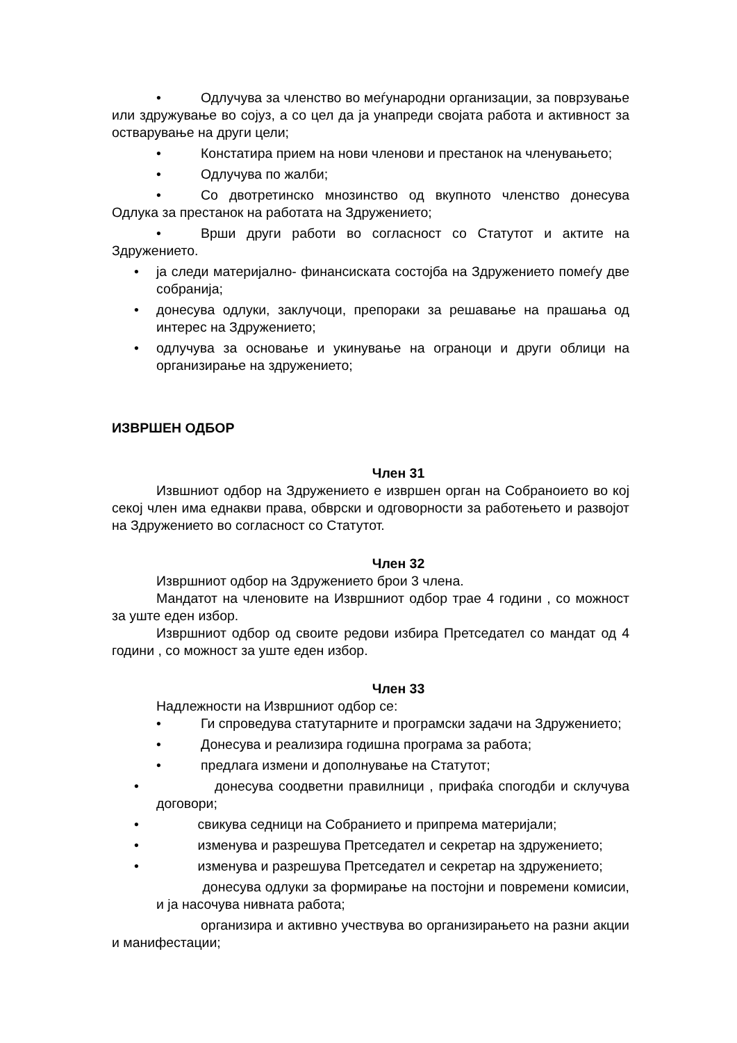• Одлучува за членство во меѓународни организации, за поврзување или здружување во сојуз, а со цел да ја унапреди својата работа и активност за остварување на други цели;
• Констатира прием на нови членови и престанок на членувањето;
• Одлучува по жалби;
• Со двотретинско мнозинство од вкупното членство донесува Одлука за престанок на работата на Здружението;
• Врши други работи во согласност со Статутот и актите на Здружението.
• ја следи материјално- финансиската состојба на Здружението помеѓу две собранија;
• донесува одлуки, заклучоци, препораки за решавање на прашања од интерес на Здружението;
• одлучува за основање и укинување на ограноци и други облици на организирање на здружението;
ИЗВРШЕН ОДБОР
Член 31
Извшниот одбор на Здружението е извршен орган на Собраноието во кој секој член има еднакви права, обврски и одговорности за работењето и развојот на Здружението во согласност со Статутот.
Член 32
Извршниот одбор на Здружението брои 3 члена.
Мандатот на членовите на Извршниот одбор трае 4 години , со можност за уште еден избор.
Извршниот одбор од своите редови избира Претседател со мандат од 4 години , со можност за уште еден избор.
Член 33
Надлежности на Извршниот одбор се:
• Ги спроведува статутарните и програмски задачи на Здружението;
• Донесува и реализира годишна програма за работа;
• предлага измени и дополнување на Статутот;
• донесува соодветни правилници , прифаќа спогодби и склучува договори;
• свикува седници на Собранието и припрема материјали;
• изменува и разрешува Претседател и секретар на здружението;
• изменува и разрешува Претседател и секретар на здружението;
донесува одлуки за формирање на постојни и повремени комисии, и ја насочува нивната работа;
организира и активно учествува во организирањето на разни акции и манифестации;